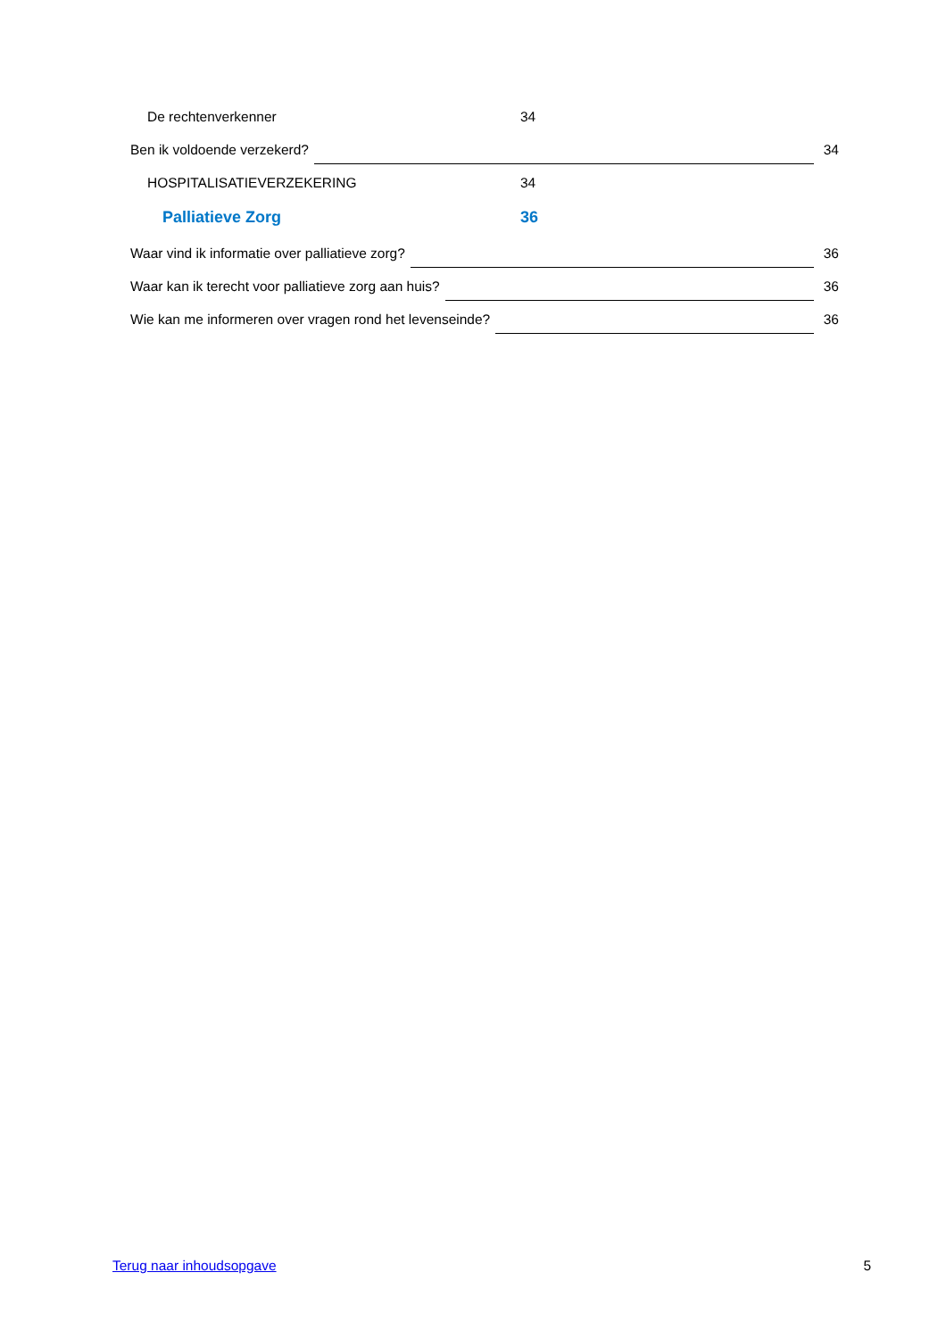De rechtenverkenner 34
Ben ik voldoende verzekerd? 34
HOSPITALISATIEVERZEKERING 34
Palliatieve Zorg 36
Waar vind ik informatie over palliatieve zorg? 36
Waar kan ik terecht voor palliatieve zorg aan huis? 36
Wie kan me informeren over vragen rond het levenseinde? 36
Terug naar inhoudsopgave 5